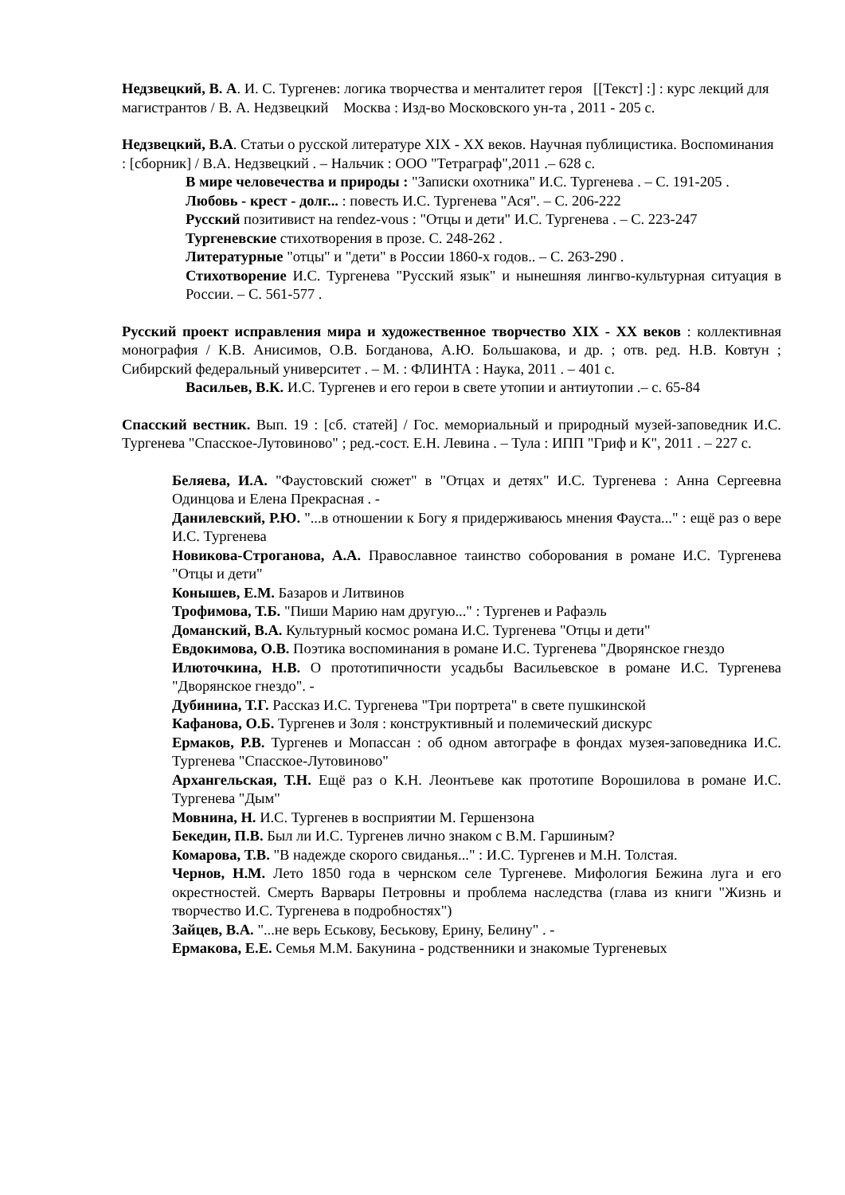Недзвецкий, В. А. И. С. Тургенев: логика творчества и менталитет героя [[Текст] :] : курс лекций для магистрантов / В. А. Недзвецкий Москва : Изд-во Московского ун-та , 2011 - 205 с.
Недзвецкий, В.А. Статьи о русской литературе XIX - XX веков. Научная публицистика. Воспоминания : [сборник] / В.А. Недзвецкий . – Нальчик : ООО "Тетраграф",2011 .– 628 с.
В мире человечества и природы : "Записки охотника" И.С. Тургенева . – С. 191-205 .
Любовь - крест - долг... : повесть И.С. Тургенева "Ася". – С. 206-222
Русский позитивист на rendez-vous : "Отцы и дети" И.С. Тургенева . – С. 223-247
Тургеневские стихотворения в прозе. С. 248-262 .
Литературные "отцы" и "дети" в России 1860-х годов.. – С. 263-290 .
Стихотворение И.С. Тургенева "Русский язык" и нынешняя лингво-культурная ситуация в России. – С. 561-577 .
Русский проект исправления мира и художественное творчество XIX - XX веков : коллективная монография / К.В. Анисимов, О.В. Богданова, А.Ю. Большакова, и др. ; отв. ред. Н.В. Ковтун ; Сибирский федеральный университет . – М. : ФЛИНТА : Наука, 2011 . – 401 с.
Васильев, В.К. И.С. Тургенев и его герои в свете утопии и антиутопии .– с. 65-84
Спасский вестник. Вып. 19 : [сб. статей] / Гос. мемориальный и природный музей-заповедник И.С. Тургенева "Спасское-Лутовиново" ; ред.-сост. Е.Н. Левина . – Тула : ИПП "Гриф и К", 2011 . – 227 с.
Беляева, И.А. "Фаустовский сюжет" в "Отцах и детях" И.С. Тургенева : Анна Сергеевна Одинцова и Елена Прекрасная . -
Данилевский, Р.Ю. "...в отношении к Богу я придерживаюсь мнения Фауста..." : ещё раз о вере И.С. Тургенева
Новикова-Строганова, А.А. Православное таинство соборования в романе И.С. Тургенева "Отцы и дети"
Конышев, Е.М. Базаров и Литвинов
Трофимова, Т.Б. "Пиши Марию нам другую..." : Тургенев и Рафаэль
Доманский, В.А. Культурный космос романа И.С. Тургенева "Отцы и дети"
Евдокимова, О.В. Поэтика воспоминания в романе И.С. Тургенева "Дворянское гнездо
Илюточкина, Н.В. О прототипичности усадьбы Васильевское в романе И.С. Тургенева "Дворянское гнездо". -
Дубинина, Т.Г. Рассказ И.С. Тургенева "Три портрета" в свете пушкинской
Кафанова, О.Б. Тургенев и Золя : конструктивный и полемический дискурс
Ермаков, Р.В. Тургенев и Мопассан : об одном автографе в фондах музея-заповедника И.С. Тургенева "Спасское-Лутовиново"
Архангельская, Т.Н. Ещё раз о К.Н. Леонтьеве как прототипе Ворошилова в романе И.С. Тургенева "Дым"
Мовнина, Н. И.С. Тургенев в восприятии М. Гершензона
Бекедин, П.В. Был ли И.С. Тургенев лично знаком с В.М. Гаршиным?
Комарова, Т.В. "В надежде скорого свиданья..." : И.С. Тургенев и М.Н. Толстая.
Чернов, Н.М. Лето 1850 года в чернском селе Тургеневе. Мифология Бежина луга и его окрестностей. Смерть Варвары Петровны и проблема наследства (глава из книги "Жизнь и творчество И.С. Тургенева в подробностях")
Зайцев, В.А. "...не верь Еськову, Беськову, Ерину, Белину" . -
Ермакова, Е.Е. Семья М.М. Бакунина - родственники и знакомые Тургеневых